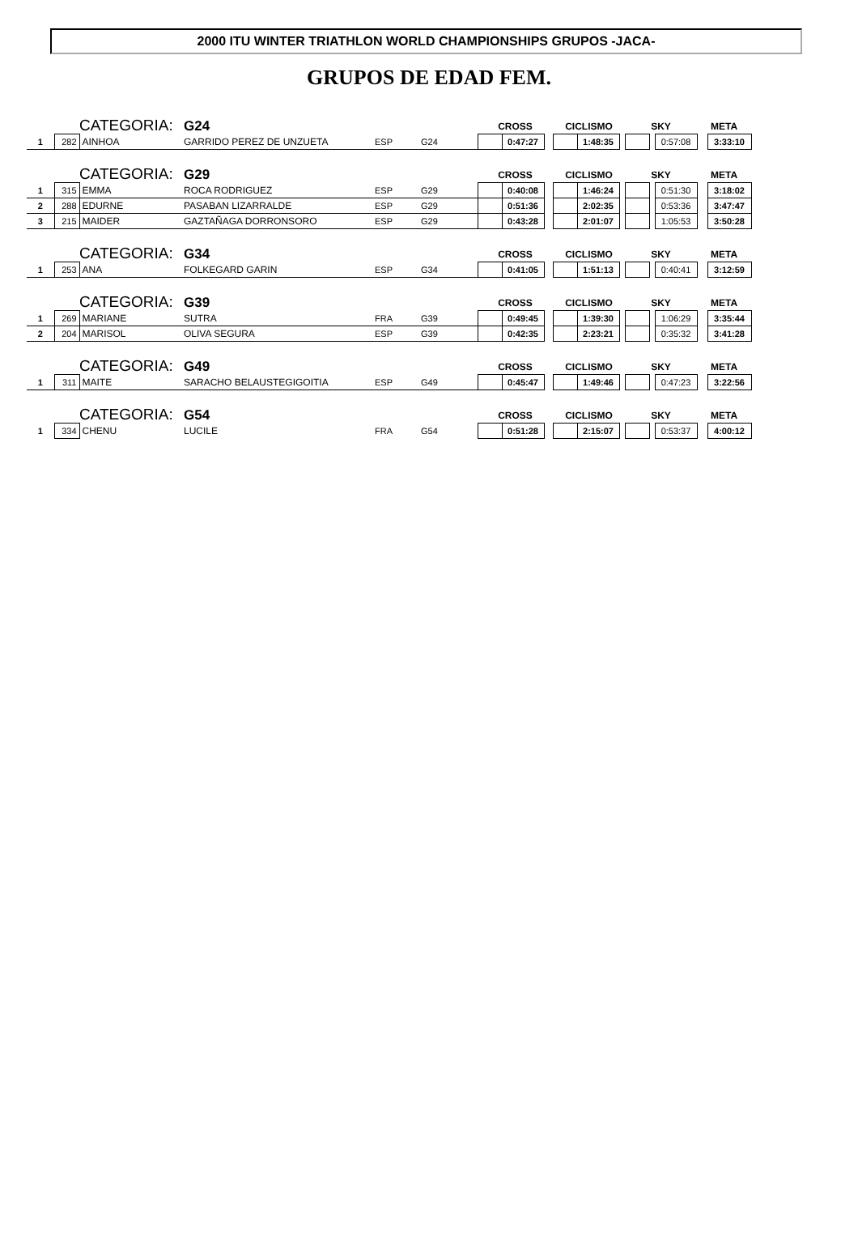2000 ITU WINTER TRIATHLON WORLD CHAMPIONSHIPS GRUPOS -JACA-
GRUPOS DE EDAD FEM.
| | | CATEGORIA: | G24 | | | CROSS | | | CICLISMO | | | SKY | | | META | |
| 1 | 282 | AINHOA | GARRIDO PEREZ DE UNZUETA | ESP | G24 | | 0:47:27 | | | 1:48:35 | | | | 0:57:08 | | 3:33:10 |
| | | CATEGORIA: | G29 | | | CROSS | | | CICLISMO | | | SKY | | | META | |
| 1 | 315 | EMMA | ROCA RODRIGUEZ | ESP | G29 | | 0:40:08 | | | 1:46:24 | | | | 0:51:30 | | 3:18:02 |
| 2 | 288 | EDURNE | PASABAN LIZARRALDE | ESP | G29 | | 0:51:36 | | | 2:02:35 | | | | 0:53:36 | | 3:47:47 |
| 3 | 215 | MAIDER | GAZTAÑAGA DORRONSORO | ESP | G29 | | 0:43:28 | | | 2:01:07 | | | | 1:05:53 | | 3:50:28 |
| | | CATEGORIA: | G34 | | | CROSS | | | CICLISMO | | | SKY | | | META | |
| 1 | 253 | ANA | FOLKEGARD GARIN | ESP | G34 | | 0:41:05 | | | 1:51:13 | | | | 0:40:41 | | 3:12:59 |
| | | CATEGORIA: | G39 | | | CROSS | | | CICLISMO | | | SKY | | | META | |
| 1 | 269 | MARIANE | SUTRA | FRA | G39 | | 0:49:45 | | | 1:39:30 | | | | 1:06:29 | | 3:35:44 |
| 2 | 204 | MARISOL | OLIVA SEGURA | ESP | G39 | | 0:42:35 | | | 2:23:21 | | | | 0:35:32 | | 3:41:28 |
| | | CATEGORIA: | G49 | | | CROSS | | | CICLISMO | | | SKY | | | META | |
| 1 | 311 | MAITE | SARACHO BELAUSTEGIGOITIA | ESP | G49 | | 0:45:47 | | | 1:49:46 | | | | 0:47:23 | | 3:22:56 |
| | | CATEGORIA: | G54 | | | CROSS | | | CICLISMO | | | SKY | | | META | |
| 1 | 334 | CHENU | LUCILE | FRA | G54 | | 0:51:28 | | | 2:15:07 | | | | 0:53:37 | | 4:00:12 |